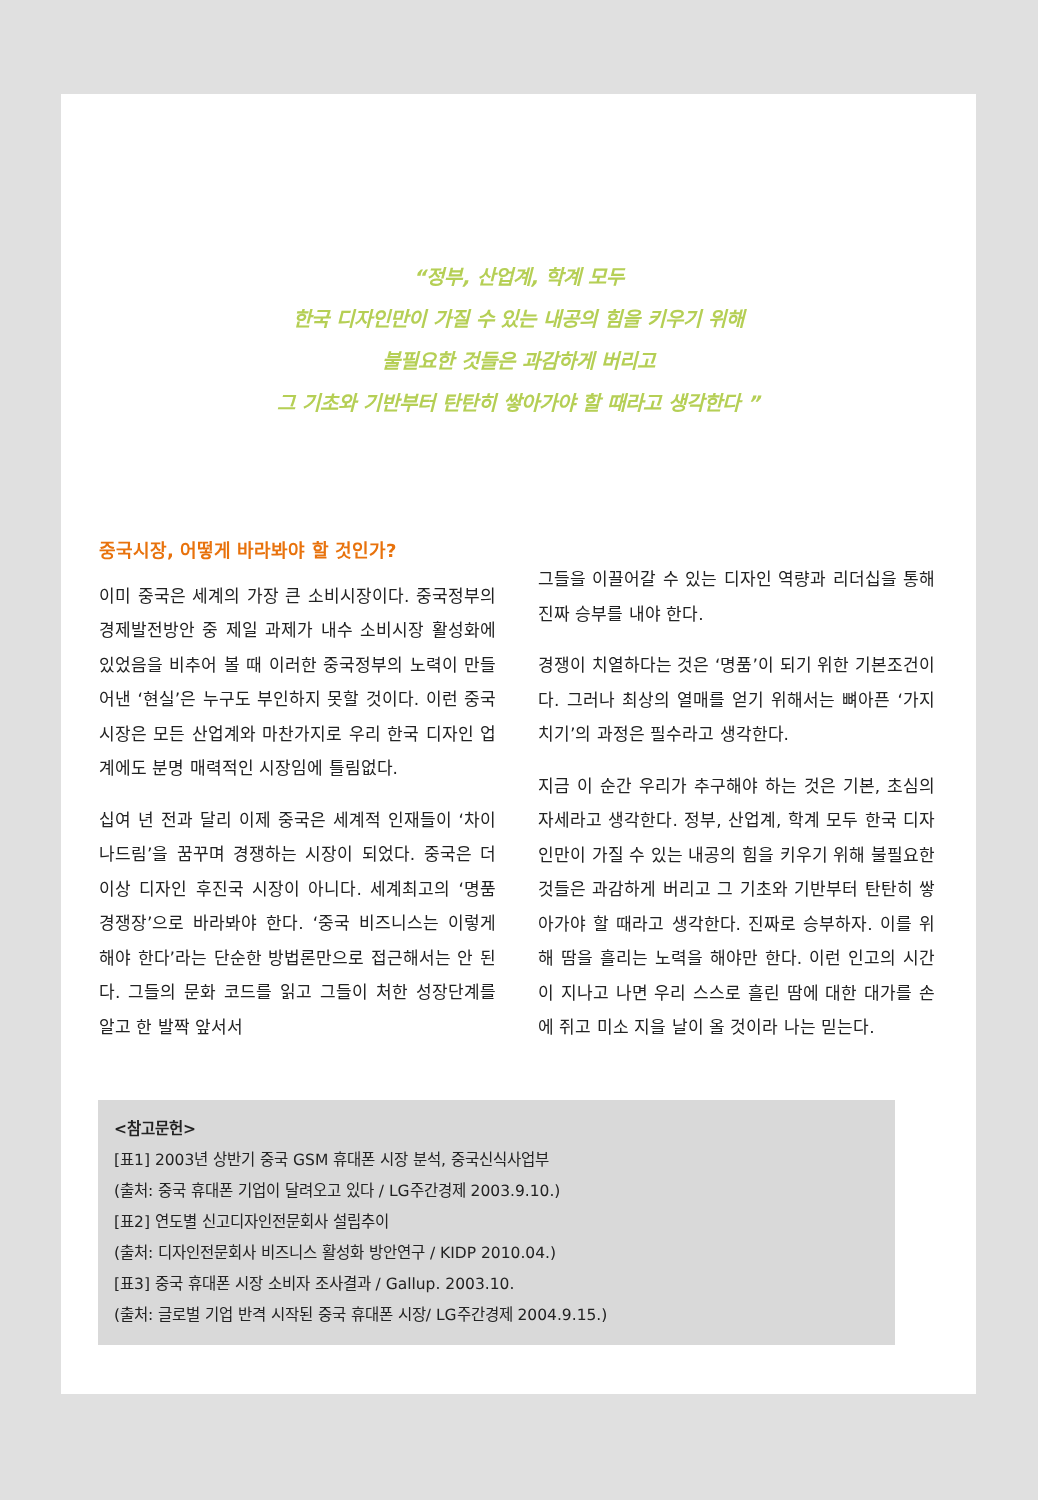“정부, 산업계, 학계 모두
한국 디자인만이 가질 수 있는 내공의 힘을 키우기 위해
불필요한 것들은 과감하게 버리고
그 기초와 기반부터 탄탄히 쌓아가야 할 때라고 생각한다 ”
중국시장, 어떻게 바라봐야 할 것인가?
이미 중국은 세계의 가장 큰 소비시장이다. 중국정부의 경제발전방안 중 제일 과제가 내수 소비시장 활성화에 있었음을 비추어 볼 때 이러한 중국정부의 노력이 만들어낸 ‘현실’은 누구도 부인하지 못할 것이다. 이런 중국시장은 모든 산업계와 마찬가지로 우리 한국 디자인 업계에도 분명 매력적인 시장임에 틀림없다.
십여 년 전과 달리 이제 중국은 세계적 인재들이 ‘차이나드림’을 꿈꾸며 경쟁하는 시장이 되었다. 중국은 더 이상 디자인 후진국 시장이 아니다. 세계최고의 ‘명품 경쟁장’으로 바라봐야 한다. ‘중국 비즈니스는 이렇게 해야 한다’라는 단순한 방법론만으로 접근해서는 안 된다. 그들의 문화 코드를 읽고 그들이 처한 성장단계를 알고 한 발짝 앞서서
그들을 이끌어갈 수 있는 디자인 역량과 리더십을 통해 진짜 승부를 내야 한다.
경쟁이 치열하다는 것은 ‘명품’이 되기 위한 기본조건이다. 그러나 최상의 열매를 얻기 위해서는 뼈아픈 ‘가지치기’의 과정은 필수라고 생각한다.
지금 이 순간 우리가 추구해야 하는 것은 기본, 초심의 자세라고 생각한다. 정부, 산업계, 학계 모두 한국 디자인만이 가질 수 있는 내공의 힘을 키우기 위해 불필요한 것들은 과감하게 버리고 그 기초와 기반부터 탄탄히 쌓아가야 할 때라고 생각한다. 진짜로 승부하자. 이를 위해 땀을 흘리는 노력을 해야만 한다. 이런 인고의 시간이 지나고 나면 우리 스스로 흘린 땀에 대한 대가를 손에 쥐고 미소 지을 날이 올 것이라 나는 믿는다.
<참고문헌>
[표1] 2003년 상반기 중국 GSM 휴대폰 시장 분석, 중국신식사업부
(출처: 중국 휴대폰 기업이 달려오고 있다 / LG주간경제 2003.9.10.)
[표2] 연도별 신고디자인전문회사 설립추이
(출처: 디자인전문회사 비즈니스 활성화 방안연구 / KIDP 2010.04.)
[표3] 중국 휴대폰 시장 소비자 조사결과 / Gallup. 2003.10.
(출처: 글로벌 기업 반격 시작된 중국 휴대폰 시장/ LG주간경제 2004.9.15.)